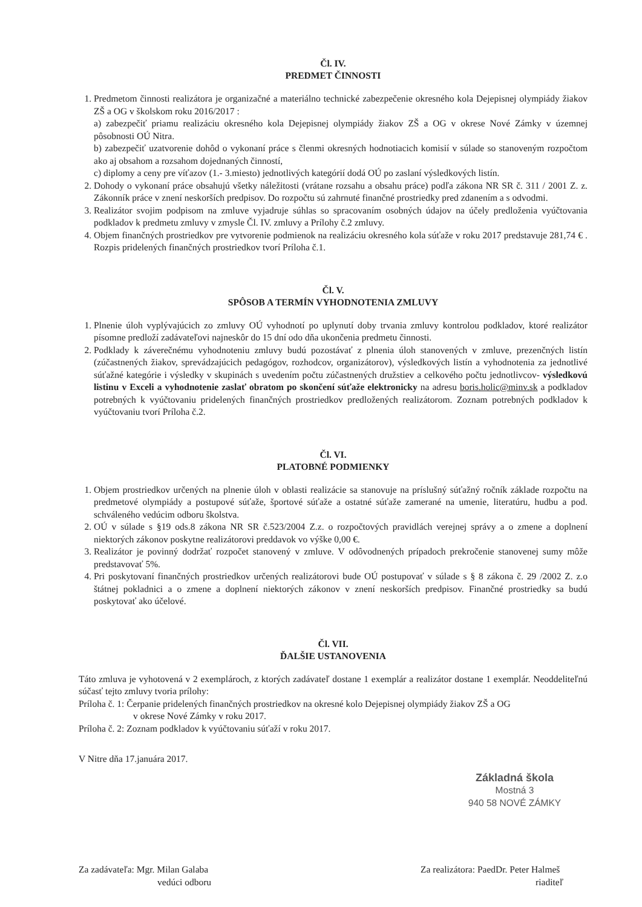Čl. IV.
PREDMET ČINNOSTI
1. Predmetom činnosti realizátora je organizačné a materiálno technické zabezpečenie okresného kola Dejepisnej olympiády žiakov ZŠ a OG v školskom roku 2016/2017 :
a) zabezpečiť priamu realizáciu okresného kola Dejepisnej olympiády žiakov ZŠ a OG v okrese Nové Zámky v územnej pôsobnosti OÚ Nitra.
b) zabezpečiť uzatvorenie dohôd o vykonaní práce s členmi okresných hodnotiacich komisií v súlade so stanoveným rozpočtom ako aj obsahom a rozsahom dojednaných činností,
c) diplomy a ceny pre víťazov (1.- 3.miesto) jednotlivých kategórií dodá OÚ po zaslaní výsledkových listín.
2. Dohody o vykonaní práce obsahujú všetky náležitosti (vrátane rozsahu a obsahu práce) podľa zákona NR SR č. 311 / 2001 Z. z. Zákonník práce v znení neskorších predpisov. Do rozpočtu sú zahrnuté finančné prostriedky pred zdanením a s odvodmi.
3. Realizátor svojim podpisom na zmluve vyjadruje súhlas so spracovaním osobných údajov na účely predloženia vyúčtovania podkladov k predmetu zmluvy v zmysle Čl. IV. zmluvy a Prílohy č.2 zmluvy.
4. Objem finančných prostriedkov pre vytvorenie podmienok na realizáciu okresného kola súťaže v roku 2017 predstavuje 281,74 € . Rozpis pridelených finančných prostriedkov tvorí Príloha č.1.
Čl. V.
SPÔSOB A TERMÍN VYHODNOTENIA ZMLUVY
1. Plnenie úloh vyplývajúcich zo zmluvy OÚ vyhodnotí po uplynutí doby trvania zmluvy kontrolou podkladov, ktoré realizátor písomne predloží zadávateľovi najneskôr do 15 dní odo dňa ukončenia predmetu činnosti.
2. Podklady k záverečnému vyhodnoteniu zmluvy budú pozostávať z plnenia úloh stanovených v zmluve, prezenčných listín (zúčastnených žiakov, sprevádzajúcich pedagógov, rozhodcov, organizátorov), výsledkových listín a vyhodnotenia za jednotlivé súťažné kategórie i výsledky v skupinách s uvedením počtu zúčastnených družstiev a celkového počtu jednotlivcov- výsledkovú listinu v Exceli a vyhodnotenie zaslať obratom po skončení súťaže elektronicky na adresu boris.holic@minv.sk a podkladov potrebných k vyúčtovaniu pridelených finančných prostriedkov predložených realizátorom. Zoznam potrebných podkladov k vyúčtovaniu tvorí Príloha č.2.
Čl. VI.
PLATOBNÉ PODMIENKY
1. Objem prostriedkov určených na plnenie úloh v oblasti realizácie sa stanovuje na príslušný súťažný ročník základe rozpočtu na predmetové olympiády a postupové súťaže, športové súťaže a ostatné súťaže zamerané na umenie, literatúru, hudbu a pod. schváleného vedúcim odboru školstva.
2. OÚ v súlade s §19 ods.8 zákona NR SR č.523/2004 Z.z. o rozpočtových pravidlách verejnej správy a o zmene a doplnení niektorých zákonov poskytne realizátorovi preddavok vo výške 0,00 €.
3. Realizátor je povinný dodržať rozpočet stanovený v zmluve. V odôvodnených prípadoch prekročenie stanovenej sumy môže predstavovať 5%.
4. Pri poskytovaní finančných prostriedkov určených realizátorovi bude OÚ postupovať v súlade s § 8 zákona č. 29 /2002 Z. z.o štátnej pokladnici a o zmene a doplnení niektorých zákonov v znení neskorších predpisov. Finančné prostriedky sa budú poskytovať ako účelové.
Čl. VII.
ĎALŠIE USTANOVENIA
Táto zmluva je vyhotovená v 2 exemplároch, z ktorých zadávateľ dostane 1 exemplár a realizátor dostane 1 exemplár. Neoddeliteľnú súčasť tejto zmluvy tvoria prílohy:
Príloha č. 1: Čerpanie pridelených finančných prostriedkov na okresné kolo Dejepisnej olympiády žiakov ZŠ a OG
v okrese Nové Zámky v roku 2017.
Príloha č. 2: Zoznam podkladov k vyúčtovaniu súťaží v roku 2017.
V Nitre dňa 17.januára 2017.
Základná škola
Mostná 3
940 58 NOVÉ ZÁMKY
Za zadávateľa: Mgr. Milan Galaba
vedúci odboru
Za realizátora: PaedDr. Peter Halmeš
riaditeľ